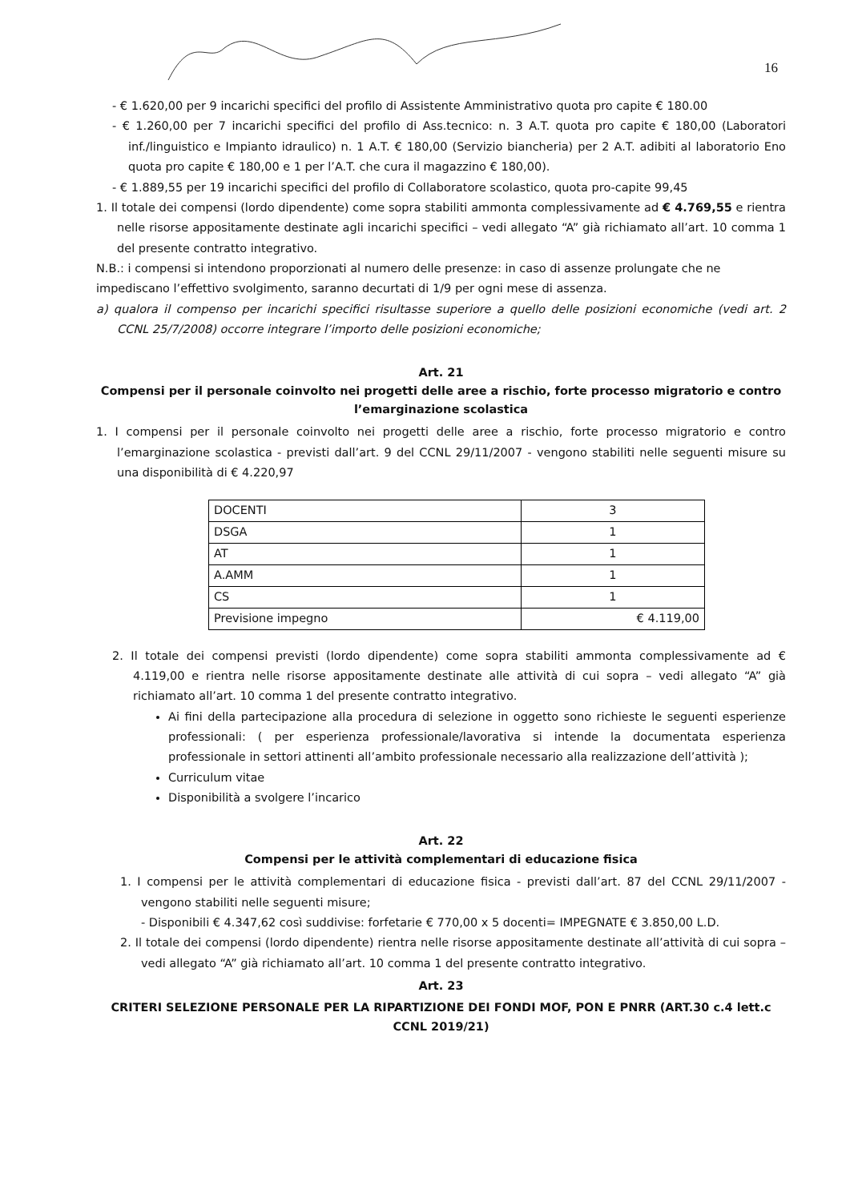16
- € 1.620,00 per 9 incarichi specifici del profilo di Assistente Amministrativo quota pro capite € 180.00
- € 1.260,00 per 7 incarichi specifici del profilo di Ass.tecnico: n. 3 A.T. quota pro capite € 180,00 (Laboratori inf./linguistico e Impianto idraulico) n. 1 A.T. € 180,00 (Servizio biancheria) per 2 A.T. adibiti al laboratorio Eno quota pro capite € 180,00 e 1 per l’A.T. che cura il magazzino € 180,00).
- € 1.889,55 per 19 incarichi specifici del profilo di Collaboratore scolastico, quota pro-capite 99,45
1. Il totale dei compensi (lordo dipendente) come sopra stabiliti ammonta complessivamente ad € 4.769,55 e rientra nelle risorse appositamente destinate agli incarichi specifici – vedi allegato “A” già richiamato all’art. 10 comma 1 del presente contratto integrativo.
N.B.: i compensi si intendono proporzionati al numero delle presenze: in caso di assenze prolungate che ne impediscano l’effettivo svolgimento, saranno decurtati di 1/9 per ogni mese di assenza.
a) qualora il compenso per incarichi specifici risultasse superiore a quello delle posizioni economiche (vedi art. 2 CCNL 25/7/2008) occorre integrare l’importo delle posizioni economiche;
Art. 21
Compensi per il personale coinvolto nei progetti delle aree a rischio, forte processo migratorio e contro l’emarginazione scolastica
1. I compensi per il personale coinvolto nei progetti delle aree a rischio, forte processo migratorio e contro l’emarginazione scolastica - previsti dall’art. 9 del CCNL 29/11/2007 - vengono stabiliti nelle seguenti misure su una disponibilità di € 4.220,97
| DOCENTI | 3 |
| DSGA | 1 |
| AT | 1 |
| A.AMM | 1 |
| CS | 1 |
| Previsione impegno | € 4.119,00 |
2. Il totale dei compensi previsti (lordo dipendente) come sopra stabiliti ammonta complessivamente ad € 4.119,00 e rientra nelle risorse appositamente destinate alle attività di cui sopra – vedi allegato “A” già richiamato all’art. 10 comma 1 del presente contratto integrativo.
Ai fini della partecipazione alla procedura di selezione in oggetto sono richieste le seguenti esperienze professionali: ( per esperienza professionale/lavorativa si intende la documentata esperienza professionale in settori attinenti all’ambito professionale necessario alla realizzazione dell’attività );
Curriculum vitae
Disponibilità a svolgere l’incarico
Art. 22
Compensi per le attività complementari di educazione fisica
1. I compensi per le attività complementari di educazione fisica - previsti dall’art. 87 del CCNL 29/11/2007 - vengono stabiliti nelle seguenti misure;
- Disponibili € 4.347,62 così suddivise: forfetarie € 770,00 x 5 docenti= IMPEGNATE € 3.850,00 L.D.
2. Il totale dei compensi (lordo dipendente) rientra nelle risorse appositamente destinate all’attività di cui sopra – vedi allegato “A” già richiamato all’art. 10 comma 1 del presente contratto integrativo.
Art. 23
CRITERI SELEZIONE PERSONALE PER LA RIPARTIZIONE DEI FONDI MOF, PON E PNRR (ART.30 c.4 lett.c CCNL 2019/21)